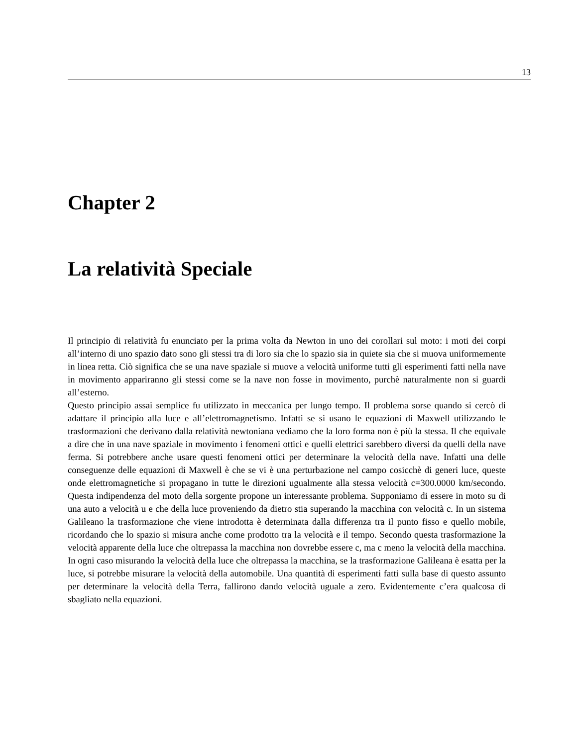13
Chapter 2
La relatività Speciale
Il principio di relatività fu enunciato per la prima volta da Newton in uno dei corollari sul moto: i moti dei corpi all’interno di uno spazio dato sono gli stessi tra di loro sia che lo spazio sia in quiete sia che si muova uniformemente in linea retta. Ciò significa che se una nave spaziale si muove a velocità uniforme tutti gli esperimenti fatti nella nave in movimento appariranno gli stessi come se la nave non fosse in movimento, purchè naturalmente non si guardi all’esterno.
Questo principio assai semplice fu utilizzato in meccanica per lungo tempo. Il problema sorse quando si cercò di adattare il principio alla luce e all’elettromagnetismo. Infatti se si usano le equazioni di Maxwell utilizzando le trasformazioni che derivano dalla relatività newtoniana vediamo che la loro forma non è più la stessa. Il che equivale a dire che in una nave spaziale in movimento i fenomeni ottici e quelli elettrici sarebbero diversi da quelli della nave ferma. Si potrebbere anche usare questi fenomeni ottici per determinare la velocità della nave. Infatti una delle conseguenze delle equazioni di Maxwell è che se vi è una perturbazione nel campo cosicchè di generi luce, queste onde elettromagnetiche si propagano in tutte le direzioni ugualmente alla stessa velocità c=300.0000 km/secondo. Questa indipendenza del moto della sorgente propone un interessante problema. Supponiamo di essere in moto su di una auto a velocità u e che della luce proveniendo da dietro stia superando la macchina con velocità c. In un sistema Galileano la trasformazione che viene introdotta è determinata dalla differenza tra il punto fisso e quello mobile, ricordando che lo spazio si misura anche come prodotto tra la velocità e il tempo. Secondo questa trasformazione la velocità apparente della luce che oltrepassa la macchina non dovrebbe essere c, ma c meno la velocità della macchina. In ogni caso misurando la velocità della luce che oltrepassa la macchina, se la trasformazione Galileana è esatta per la luce, si potrebbe misurare la velocità della automobile. Una quantità di esperimenti fatti sulla base di questo assunto per determinare la velocità della Terra, fallirono dando velocità uguale a zero. Evidentemente c’era qualcosa di sbagliato nella equazioni.